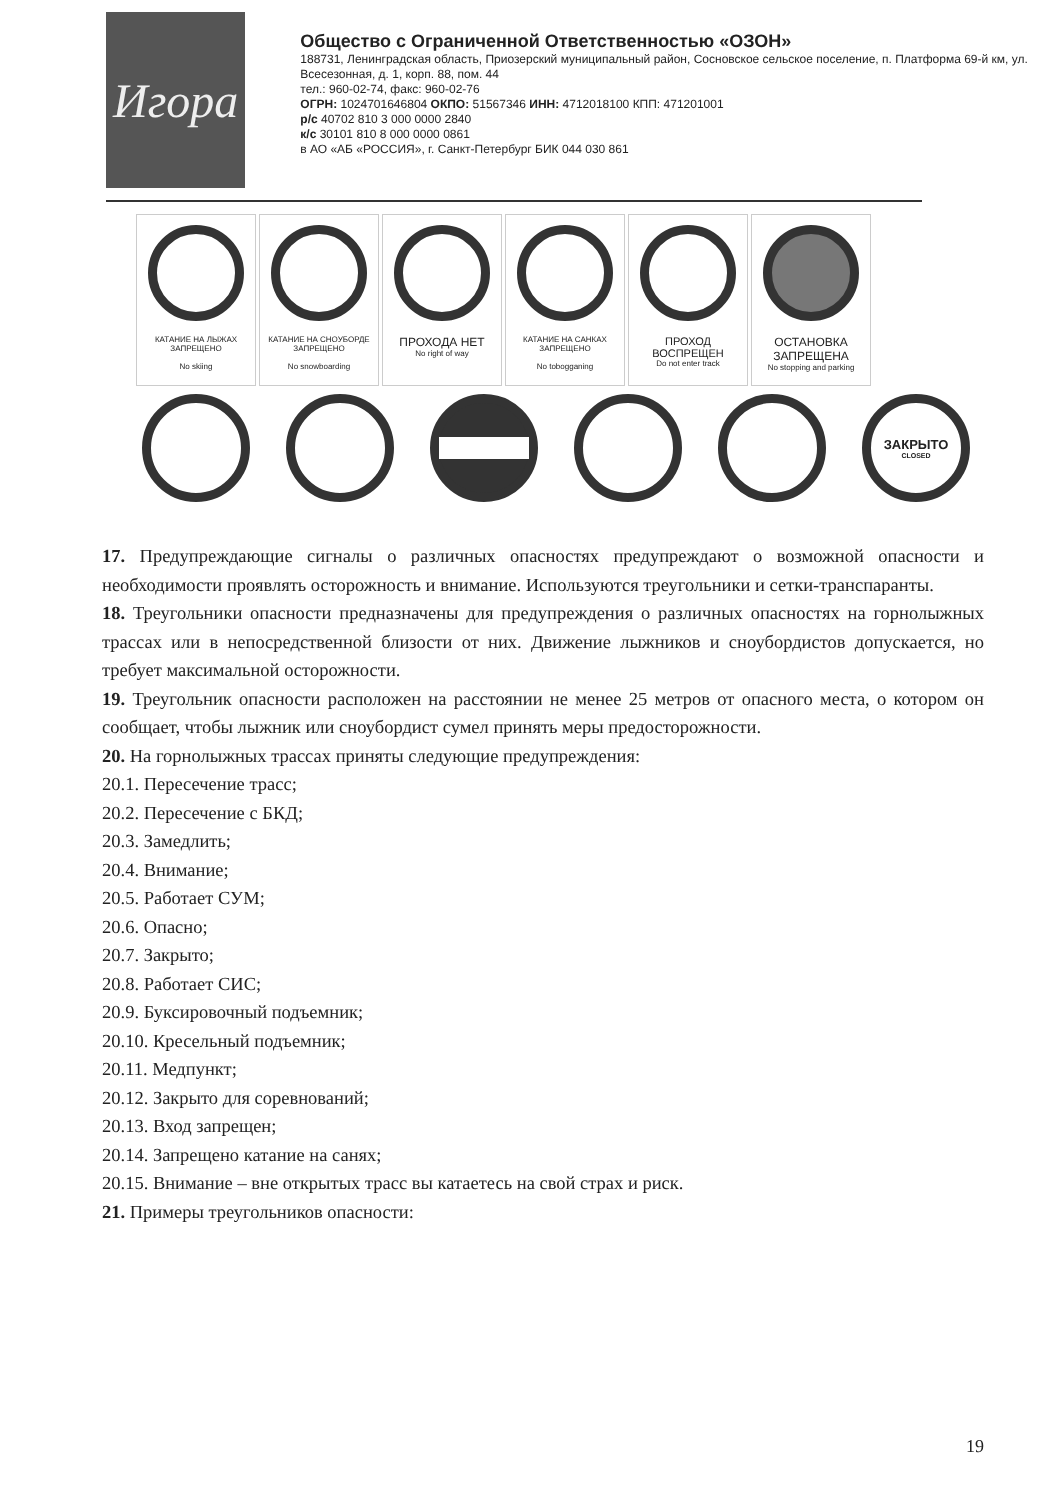Игора
Общество с Ограниченной Ответственностью «ОЗОН»
188731, Ленинградская область, Приозерский муниципальный район, Сосновское сельское поселение, п. Платформа 69-й км, ул. Всесезонная, д. 1, корп. 88, пом. 44
тел.: 960-02-74, факс: 960-02-76
ОГРН: 1024701646804 ОКПО: 51567346 ИНН: 4712018100 КПП: 471201001
р/с 40702 810 3 000 0000 2840
к/с 30101 810 8 000 0000 0861
в АО «АБ «РОССИЯ», г. Санкт-Петербург БИК 044 030 861
КАТАНИЕ НА ЛЫЖАХ ЗАПРЕЩЕНО
No skiing
КАТАНИЕ НА СНОУБОРДЕ ЗАПРЕЩЕНО
No snowboarding
ПРОХОДА НЕТ
No right of way
КАТАНИЕ НА САНКАХ ЗАПРЕЩЕНО
No tobogganing
ПРОХОД ВОСПРЕЩЕН
Do not enter track
ОСТАНОВКА ЗАПРЕЩЕНА
No stopping and parking
ЗАКРЫТО
CLOSED
17. Предупреждающие сигналы о различных опасностях предупреждают о возможной опасности и необходимости проявлять осторожность и внимание. Используются треугольники и сетки-транспаранты.
18. Треугольники опасности предназначены для предупреждения о различных опасностях на горнолыжных трассах или в непосредственной близости от них. Движение лыжников и сноубордистов допускается, но требует максимальной осторожности.
19. Треугольник опасности расположен на расстоянии не менее 25 метров от опасного места, о котором он сообщает, чтобы лыжник или сноубордист сумел принять меры предосторожности.
20. На горнолыжных трассах приняты следующие предупреждения:
20.1. Пересечение трасс;
20.2. Пересечение с БКД;
20.3. Замедлить;
20.4. Внимание;
20.5. Работает СУМ;
20.6. Опасно;
20.7. Закрыто;
20.8. Работает СИС;
20.9. Буксировочный подъемник;
20.10. Кресельный подъемник;
20.11. Медпункт;
20.12. Закрыто для соревнований;
20.13. Вход запрещен;
20.14. Запрещено катание на санях;
20.15. Внимание – вне открытых трасс вы катаетесь на свой страх и риск.
21. Примеры треугольников опасности:
19